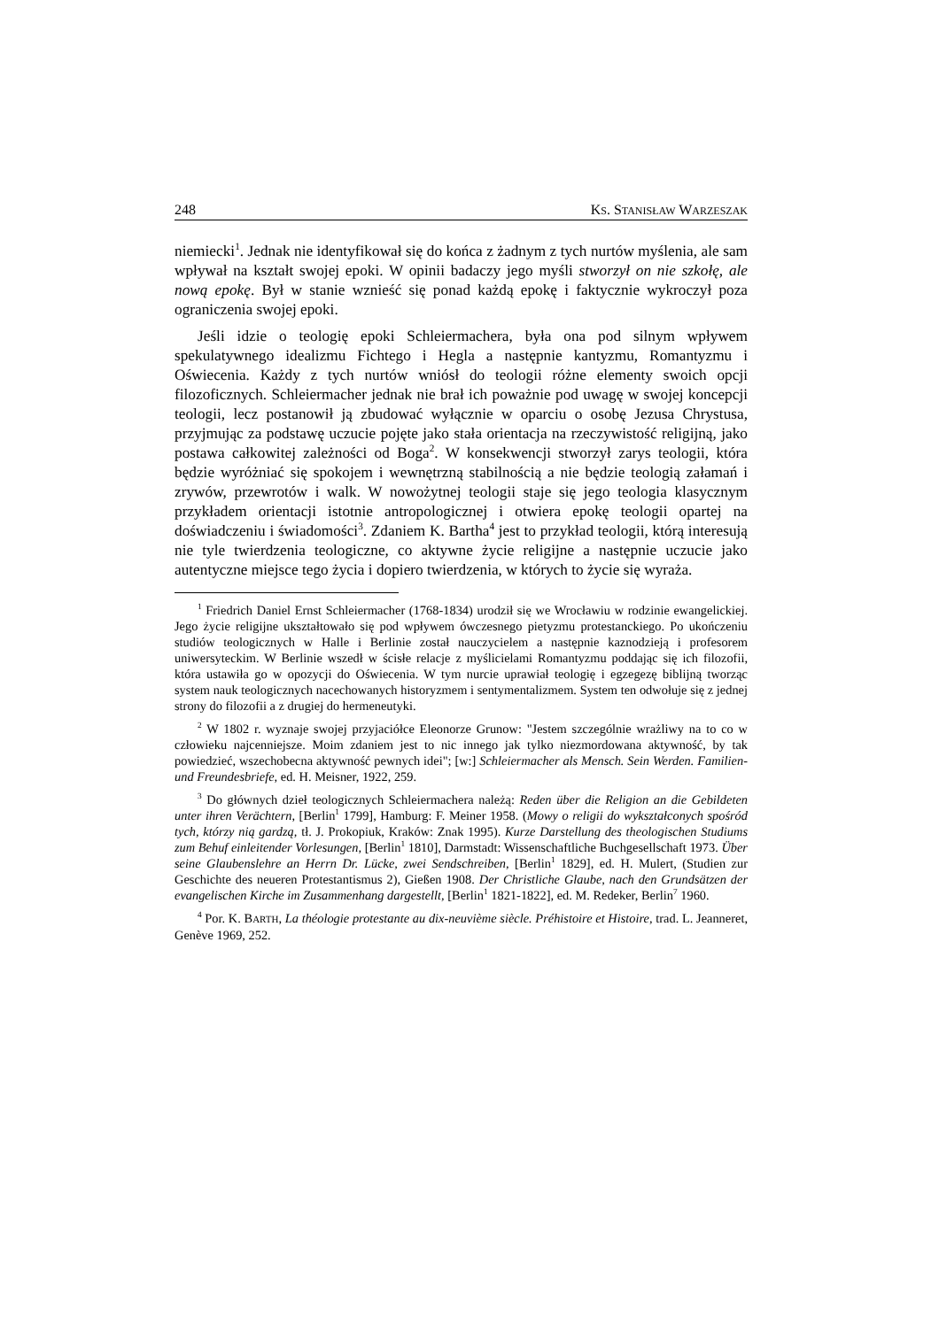248 KS. STANISŁAW WARZESZAK
niemiecki<sup>1</sup>. Jednak nie identyfikował się do końca z żadnym z tych nurtów myślenia, ale sam wpływał na kształt swojej epoki. W opinii badaczy jego myśli stworzył on nie szkołę, ale nową epokę. Był w stanie wznieść się ponad każdą epokę i faktycznie wykroczył poza ograniczenia swojej epoki.
Jeśli idzie o teologię epoki Schleiermachera, była ona pod silnym wpływem spekulatywnego idealizmu Fichtego i Hegla a następnie kantyzmu, Romantyzmu i Oświecenia. Każdy z tych nurtów wniósł do teologii różne elementy swoich opcji filozoficznych. Schleiermacher jednak nie brał ich poważnie pod uwagę w swojej koncepcji teologii, lecz postanowił ją zbudować wyłącznie w oparciu o osobę Jezusa Chrystusa, przyjmując za podstawę uczucie pojęte jako stała orientacja na rzeczywistość religijną, jako postawa całkowitej zależności od Boga<sup>2</sup>. W konsekwencji stworzył zarys teologii, która będzie wyróżniać się spokojem i wewnętrzną stabilnością a nie będzie teologią załamań i zrywów, przewrotów i walk. W nowożytnej teologii staje się jego teologia klasycznym przykładem orientacji istotnie antropologicznej i otwiera epokę teologii opartej na doświadczeniu i świadomości<sup>3</sup>. Zdaniem K. Bartha<sup>4</sup> jest to przykład teologii, którą interesują nie tyle twierdzenia teologiczne, co aktywne życie religijne a następnie uczucie jako autentyczne miejsce tego życia i dopiero twierdzenia, w których to życie się wyraża.
<sup>1</sup> Friedrich Daniel Ernst Schleiermacher (1768-1834) urodził się we Wrocławiu w rodzinie ewangelickiej. Jego życie religijne ukształtowało się pod wpływem ówczesnego pietyzmu protestanckiego. Po ukończeniu studiów teologicznych w Halle i Berlinie został nauczycielem a następnie kaznodzieją i profesorem uniwersyteckim. W Berlinie wszedł w ścisłe relacje z myślicielami Romantyzmu poddając się ich filozofii, która ustawiła go w opozycji do Oświecenia. W tym nurcie uprawiał teologię i egzegezę biblijną tworząc system nauk teologicznych nacechowanych historyzmem i sentymentalizmem. System ten odwołuje się z jednej strony do filozofii a z drugiej do hermeneutyki.
<sup>2</sup> W 1802 r. wyznaje swojej przyjaciółce Eleonorze Grunow: "Jestem szczególnie wrażliwy na to co w człowieku najcenniejsze. Moim zdaniem jest to nic innego jak tylko niezmordowana aktywność, by tak powiedzieć, wszechobecna aktywność pewnych idei"; [w:] Schleiermacher als Mensch. Sein Werden. Familien- und Freundesbriefe, ed. H. Meisner, 1922, 259.
<sup>3</sup> Do głównych dzieł teologicznych Schleiermachera należą: Reden über die Religion an die Gebildeten unter ihren Verächtern, [Berlin<sup>1</sup> 1799], Hamburg: F. Meiner 1958. (Mowy o religii do wykształconych spośród tych, którzy nią gardzą, tł. J. Prokopiuk, Kraków: Znak 1995). Kurze Darstellung des theologischen Studiums zum Behuf einleitender Vorlesungen, [Berlin<sup>1</sup> 1810], Darmstadt: Wissenschaftliche Buchgesellschaft 1973. Über seine Glaubenslehre an Herrn Dr. Lücke, zwei Sendschreiben, [Berlin<sup>1</sup> 1829], ed. H. Mulert, (Studien zur Geschichte des neueren Protestantismus 2), Gießen 1908. Der Christliche Glaube, nach den Grundsätzen der evangelischen Kirche im Zusammenhang dargestellt, [Berlin<sup>1</sup> 1821-1822], ed. M. Redeker, Berlin<sup>7</sup> 1960.
<sup>4</sup> Por. K. BARTH, La théologie protestante au dix-neuvième siècle. Préhistoire et Histoire, trad. L. Jeanneret, Genève 1969, 252.